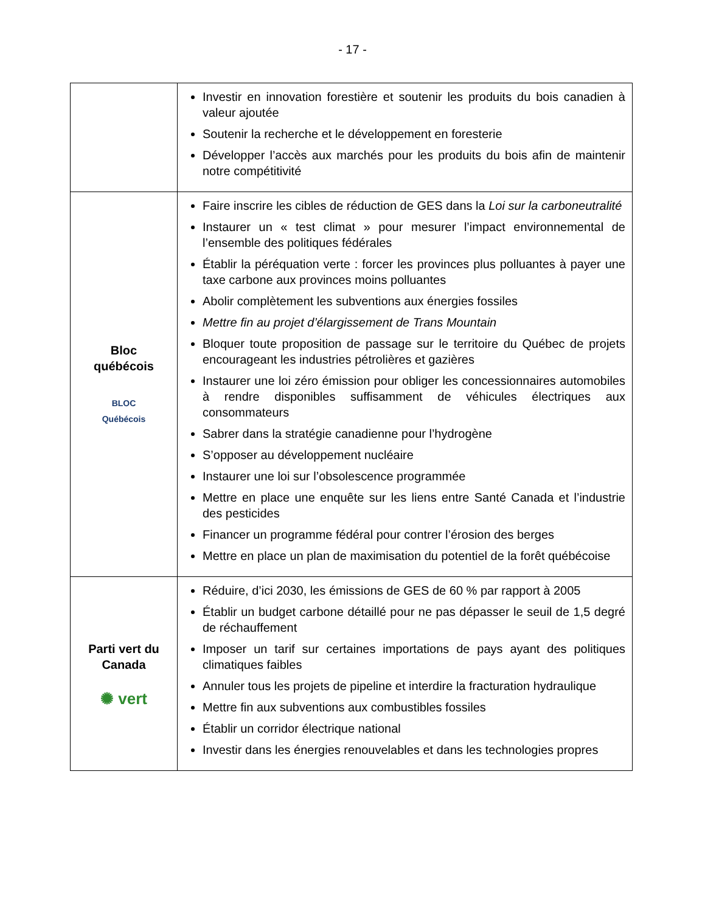- 17 -
| | Investir en innovation forestière et soutenir les produits du bois canadien à valeur ajoutée Soutenir la recherche et le développement en foresterie Développer l’accès aux marchés pour les produits du bois afin de maintenir notre compétitivité |
| Bloc québécois BLOC Québécois | Faire inscrire les cibles de réduction de GES dans la Loi sur la carboneutralité Instaurer un « test climat » pour mesurer l’impact environnemental de l’ensemble des politiques fédérales Établir la péréquation verte : forcer les provinces plus polluantes à payer une taxe carbone aux provinces moins polluantes Abolir complètement les subventions aux énergies fossiles Mettre fin au projet d’élargissement de Trans Mountain Bloquer toute proposition de passage sur le territoire du Québec de projets encourageant les industries pétrolières et gazières Instaurer une loi zéro émission pour obliger les concessionnaires automobiles à rendre disponibles suffisamment de véhicules électriques aux consommateurs Sabrer dans la stratégie canadienne pour l’hydrogène S’opposer au développement nucléaire Instaurer une loi sur l’obsolescence programmée Mettre en place une enquête sur les liens entre Santé Canada et l’industrie des pesticides Financer un programme fédéral pour contrer l’érosion des berges Mettre en place un plan de maximisation du potentiel de la forêt québécoise |
| Parti vert du Canada ✺ vert | Réduire, d’ici 2030, les émissions de GES de 60 % par rapport à 2005 Établir un budget carbone détaillé pour ne pas dépasser le seuil de 1,5 degré de réchauffement Imposer un tarif sur certaines importations de pays ayant des politiques climatiques faibles Annuler tous les projets de pipeline et interdire la fracturation hydraulique Mettre fin aux subventions aux combustibles fossiles Établir un corridor électrique national Investir dans les énergies renouvelables et dans les technologies propres |